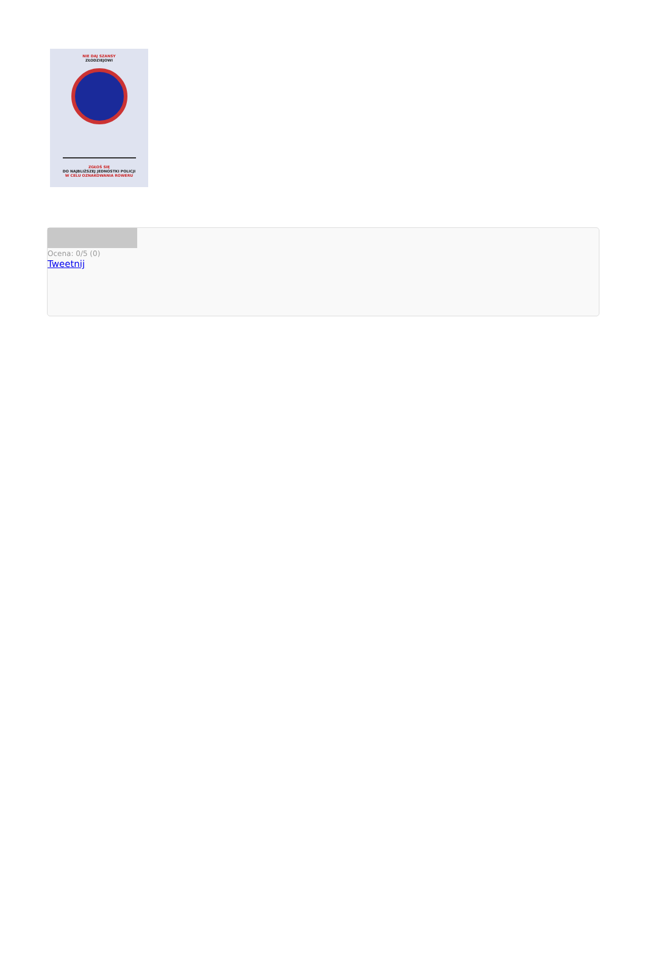NIE DAJ SZANSY
ZŁODZIEJOWI
ZGŁOŚ SIĘ
DO NAJBLIŻSZEJ JEDNOSTKI POLICJI
W CELU OZNAKOWANIA ROWERU
Ocena: 0/5 (0)
Tweetnij